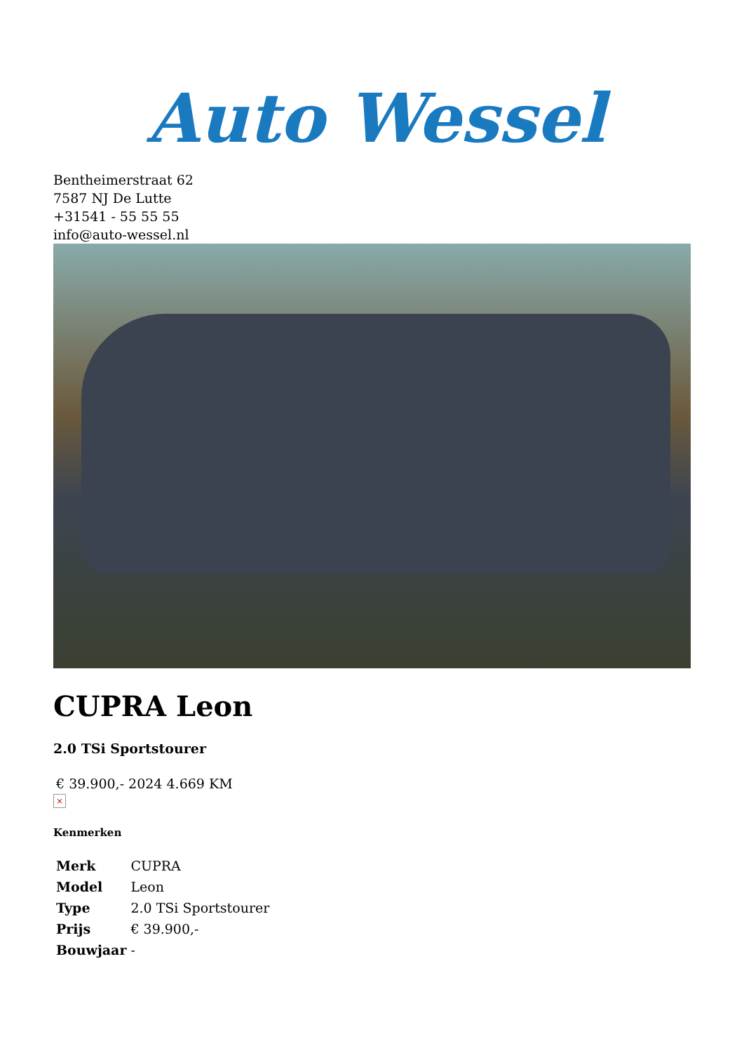Auto Wessel
Bentheimerstraat 62
7587 NJ De Lutte
+31541 - 55 55 55
info@auto-wessel.nl
CUPRA Leon
2.0 TSi Sportstourer
€ 39.900,- 2024 4.669 KM
×
Kenmerken
| Merk | CUPRA |
| Model | Leon |
| Type | 2.0 TSi Sportstourer |
| Prijs | € 39.900,- |
| Bouwjaar | - |